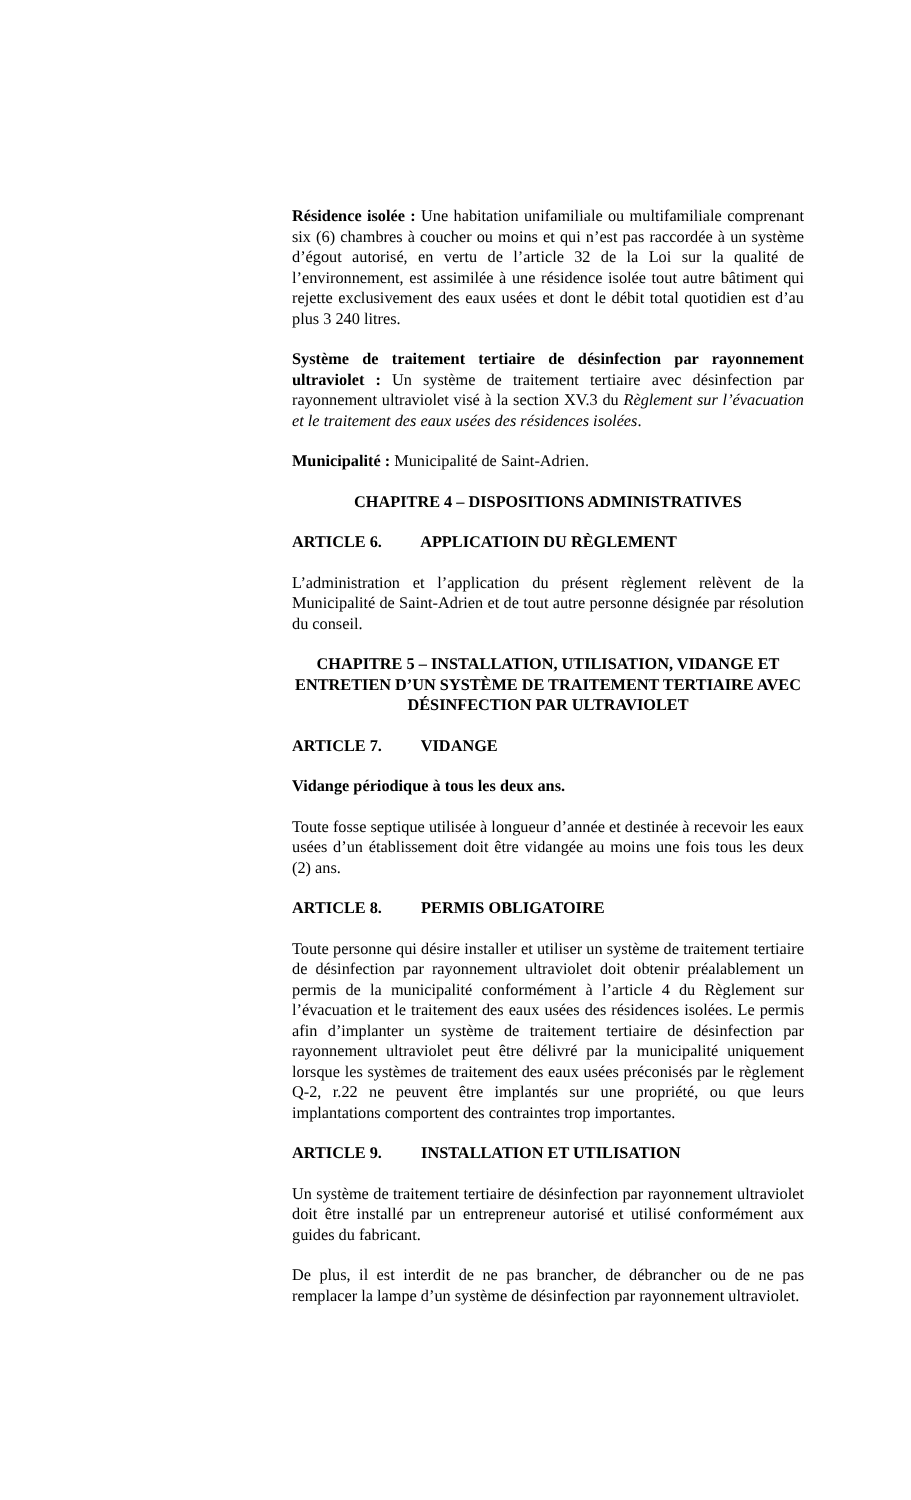Résidence isolée : Une habitation unifamiliale ou multifamiliale comprenant six (6) chambres à coucher ou moins et qui n’est pas raccordée à un système d’égout autorisé, en vertu de l’article 32 de la Loi sur la qualité de l’environnement, est assimilée à une résidence isolée tout autre bâtiment qui rejette exclusivement des eaux usées et dont le débit total quotidien est d’au plus 3 240 litres.
Système de traitement tertiaire de désinfection par rayonnement ultraviolet : Un système de traitement tertiaire avec désinfection par rayonnement ultraviolet visé à la section XV.3 du Règlement sur l’évacuation et le traitement des eaux usées des résidences isolées.
Municipalité : Municipalité de Saint-Adrien.
CHAPITRE 4 – DISPOSITIONS ADMINISTRATIVES
ARTICLE 6. APPLICATIOIN DU RÈGLEMENT
L’administration et l’application du présent règlement relèvent de la Municipalité de Saint-Adrien et de tout autre personne désignée par résolution du conseil.
CHAPITRE 5 – INSTALLATION, UTILISATION, VIDANGE ET ENTRETIEN D’UN SYSTÈME DE TRAITEMENT TERTIAIRE AVEC DÉSINFECTION PAR ULTRAVIOLET
ARTICLE 7. VIDANGE
Vidange périodique à tous les deux ans.
Toute fosse septique utilisée à longueur d’année et destinée à recevoir les eaux usées d’un établissement doit être vidangée au moins une fois tous les deux (2) ans.
ARTICLE 8. PERMIS OBLIGATOIRE
Toute personne qui désire installer et utiliser un système de traitement tertiaire de désinfection par rayonnement ultraviolet doit obtenir préalablement un permis de la municipalité conformément à l’article 4 du Règlement sur l’évacuation et le traitement des eaux usées des résidences isolées. Le permis afin d’implanter un système de traitement tertiaire de désinfection par rayonnement ultraviolet peut être délivré par la municipalité uniquement lorsque les systèmes de traitement des eaux usées préconisés par le règlement Q-2, r.22 ne peuvent être implantés sur une propriété, ou que leurs implantations comportent des contraintes trop importantes.
ARTICLE 9. INSTALLATION ET UTILISATION
Un système de traitement tertiaire de désinfection par rayonnement ultraviolet doit être installé par un entrepreneur autorisé et utilisé conformément aux guides du fabricant.
De plus, il est interdit de ne pas brancher, de débrancher ou de ne pas remplacer la lampe d’un système de désinfection par rayonnement ultraviolet.